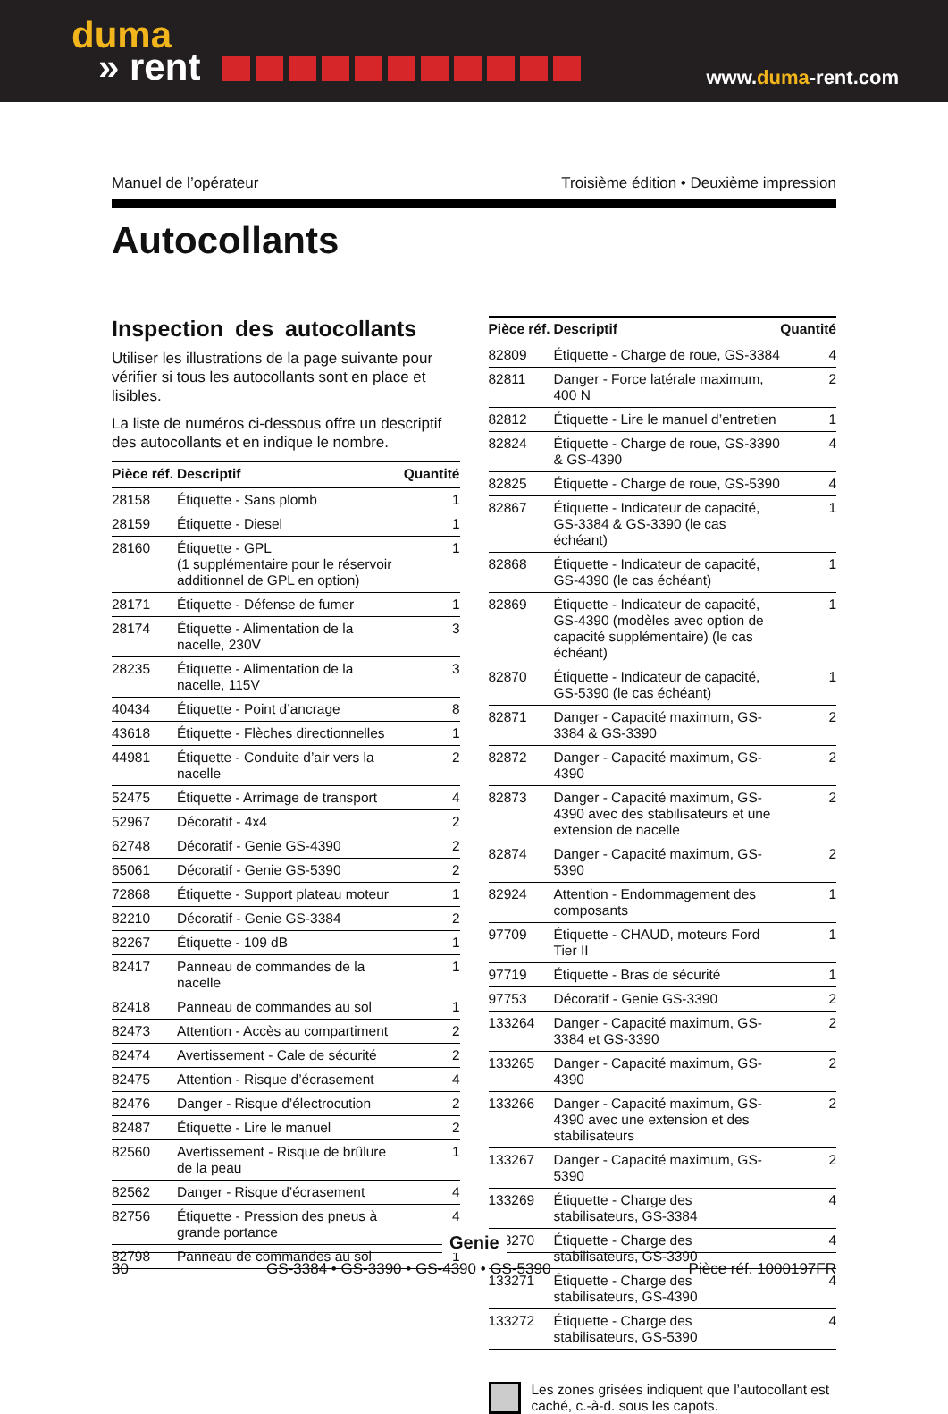duma
» rent
www.duma-rent.com
Manuel de l’opérateur Troisième édition • Deuxième impression
Autocollants
Inspection des autocollants
Utiliser les illustrations de la page suivante pour vérifier si tous les autocollants sont en place et lisibles.
La liste de numéros ci-dessous offre un descriptif des autocollants et en indique le nombre.
| Pièce réf. | Descriptif | Quantité |
| --- | --- | --- |
| 28158 | Étiquette - Sans plomb | 1 |
| 28159 | Étiquette - Diesel | 1 |
| 28160 | Étiquette - GPL (1 supplémentaire pour le réservoir additionnel de GPL en option) | 1 |
| 28171 | Étiquette - Défense de fumer | 1 |
| 28174 | Étiquette - Alimentation de la nacelle, 230V | 3 |
| 28235 | Étiquette - Alimentation de la nacelle, 115V | 3 |
| 40434 | Étiquette - Point d’ancrage | 8 |
| 43618 | Étiquette - Flèches directionnelles | 1 |
| 44981 | Étiquette - Conduite d’air vers la nacelle | 2 |
| 52475 | Étiquette - Arrimage de transport | 4 |
| 52967 | Décoratif - 4x4 | 2 |
| 62748 | Décoratif - Genie GS-4390 | 2 |
| 65061 | Décoratif - Genie GS-5390 | 2 |
| 72868 | Étiquette - Support plateau moteur | 1 |
| 82210 | Décoratif - Genie GS-3384 | 2 |
| 82267 | Étiquette - 109 dB | 1 |
| 82417 | Panneau de commandes de la nacelle | 1 |
| 82418 | Panneau de commandes au sol | 1 |
| 82473 | Attention - Accès au compartiment | 2 |
| 82474 | Avertissement - Cale de sécurité | 2 |
| 82475 | Attention - Risque d’écrasement | 4 |
| 82476 | Danger - Risque d’électrocution | 2 |
| 82487 | Étiquette - Lire le manuel | 2 |
| 82560 | Avertissement - Risque de brûlure de la peau | 1 |
| 82562 | Danger - Risque d’écrasement | 4 |
| 82756 | Étiquette - Pression des pneus à grande portance | 4 |
| 82798 | Panneau de commandes au sol | 1 |
| Pièce réf. | Descriptif | Quantité |
| --- | --- | --- |
| 82809 | Étiquette - Charge de roue, GS-3384 | 4 |
| 82811 | Danger - Force latérale maximum, 400 N | 2 |
| 82812 | Étiquette - Lire le manuel d’entretien | 1 |
| 82824 | Étiquette - Charge de roue, GS-3390 & GS-4390 | 4 |
| 82825 | Étiquette - Charge de roue, GS-5390 | 4 |
| 82867 | Étiquette - Indicateur de capacité, GS-3384 & GS-3390 (le cas échéant) | 1 |
| 82868 | Étiquette - Indicateur de capacité, GS-4390 (le cas échéant) | 1 |
| 82869 | Étiquette - Indicateur de capacité, GS-4390 (modèles avec option de capacité supplémentaire) (le cas échéant) | 1 |
| 82870 | Étiquette - Indicateur de capacité, GS-5390 (le cas échéant) | 1 |
| 82871 | Danger - Capacité maximum, GS-3384 & GS-3390 | 2 |
| 82872 | Danger - Capacité maximum, GS-4390 | 2 |
| 82873 | Danger - Capacité maximum, GS-4390 avec des stabilisateurs et une extension de nacelle | 2 |
| 82874 | Danger - Capacité maximum, GS-5390 | 2 |
| 82924 | Attention - Endommagement des composants | 1 |
| 97709 | Étiquette - CHAUD, moteurs Ford Tier II | 1 |
| 97719 | Étiquette - Bras de sécurité | 1 |
| 97753 | Décoratif - Genie GS-3390 | 2 |
| 133264 | Danger - Capacité maximum, GS-3384 et GS-3390 | 2 |
| 133265 | Danger - Capacité maximum, GS-4390 | 2 |
| 133266 | Danger - Capacité maximum, GS-4390 avec une extension et des stabilisateurs | 2 |
| 133267 | Danger - Capacité maximum, GS-5390 | 2 |
| 133269 | Étiquette - Charge des stabilisateurs, GS-3384 | 4 |
| 133270 | Étiquette - Charge des stabilisateurs, GS-3390 | 4 |
| 133271 | Étiquette - Charge des stabilisateurs, GS-4390 | 4 |
| 133272 | Étiquette - Charge des stabilisateurs, GS-5390 | 4 |
Les zones grisées indiquent que l’autocollant est caché, c.-à-d. sous les capots.
30 GS-3384 • GS-3390 • GS-4390 • GS-5390 Pièce réf. 1000197FR
Genie